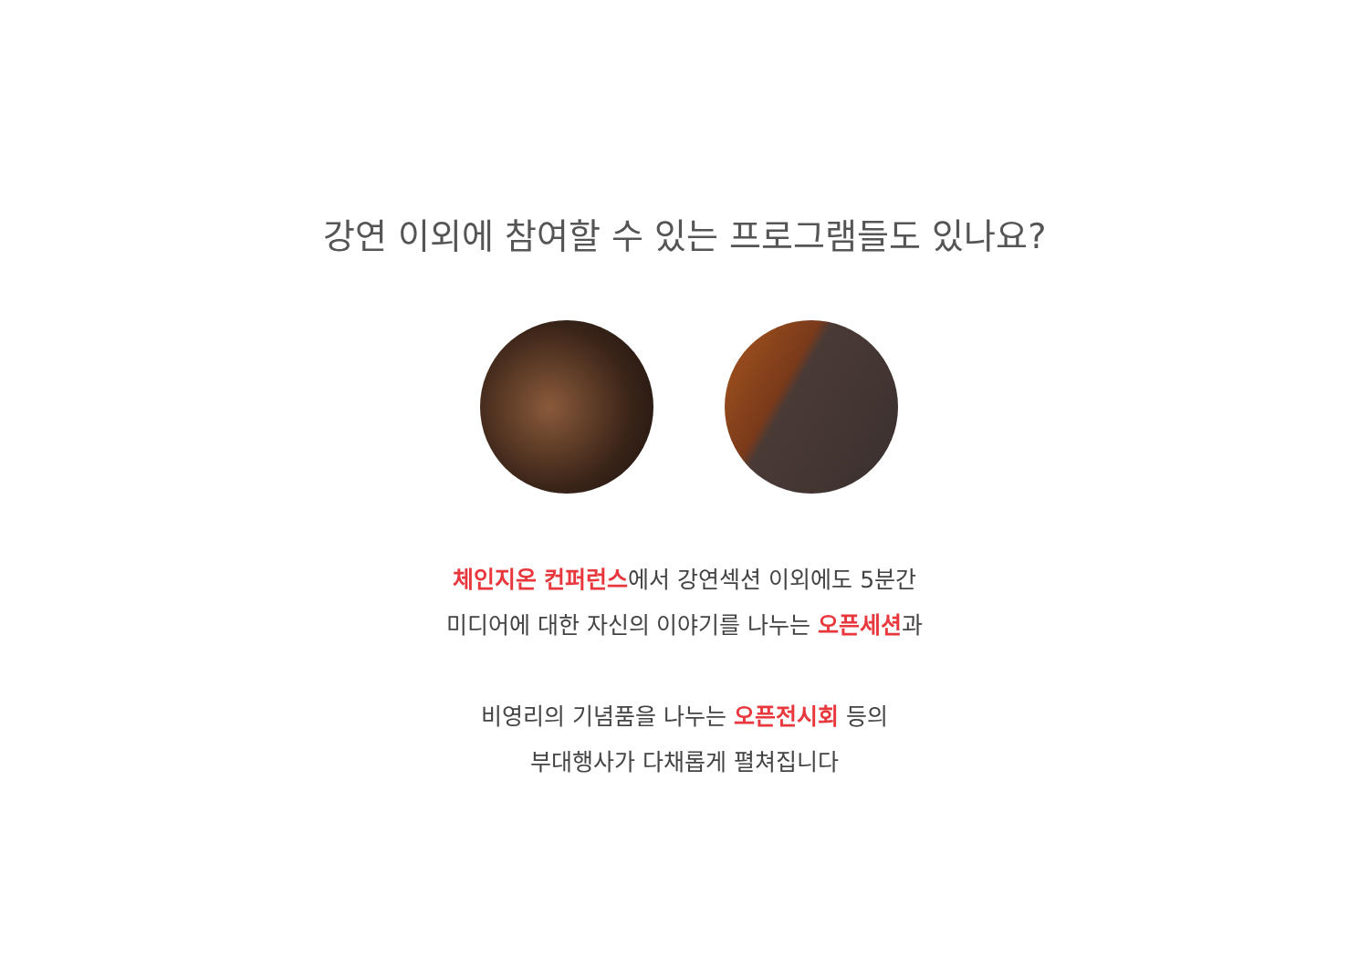강연 이외에 참여할 수 있는 프로그램들도 있나요?
체인지온 컨퍼런스에서 강연섹션 이외에도 5분간
미디어에 대한 자신의 이야기를 나누는 오픈세션과
비영리의 기념품을 나누는 오픈전시회 등의
부대행사가 다채롭게 펼쳐집니다